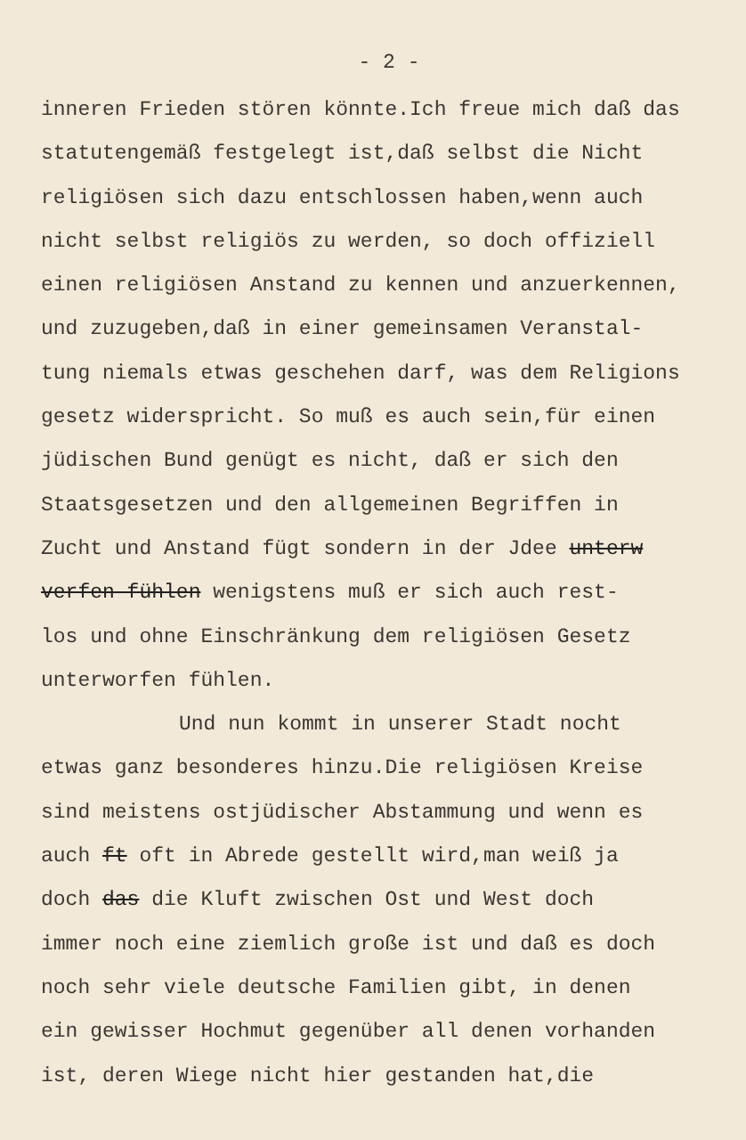- 2 -
inneren Frieden stören könnte.Ich freue mich daß das
statutengemäß festgelegt ist,daß selbst die Nicht
religiösen sich dazu entschlossen haben,wenn auch
nicht selbst religiös zu werden, so doch offiziell
einen religiösen Anstand zu kennen und anzuerkennen,
und zuzugeben,daß in einer gemeinsamen Veranstal-
tung niemals etwas geschehen darf, was dem Religions
gesetz widerspricht. So muß es auch sein,für einen
jüdischen Bund genügt es nicht, daß er sich den
Staatsgesetzen und den allgemeinen Begriffen in
Zucht und Anstand fügt sondern in der Jdee unterw
verfen fühlen wenigstens muß er sich auch rest-
los und ohne Einschränkung dem religiösen Gesetz
unterworfen fühlen.
Und nun kommt in unserer Stadt nocht
etwas ganz besonderes hinzu.Die religiösen Kreise
sind meistens ostjüdischer Abstammung und wenn es
auch ft oft in Abrede gestellt wird,man weiß ja
doch das die Kluft zwischen Ost und West doch
immer noch eine ziemlich große ist und daß es doch
noch sehr viele deutsche Familien gibt, in denen
ein gewisser Hochmut gegenüber all denen vorhanden
ist, deren Wiege nicht hier gestanden hat,die